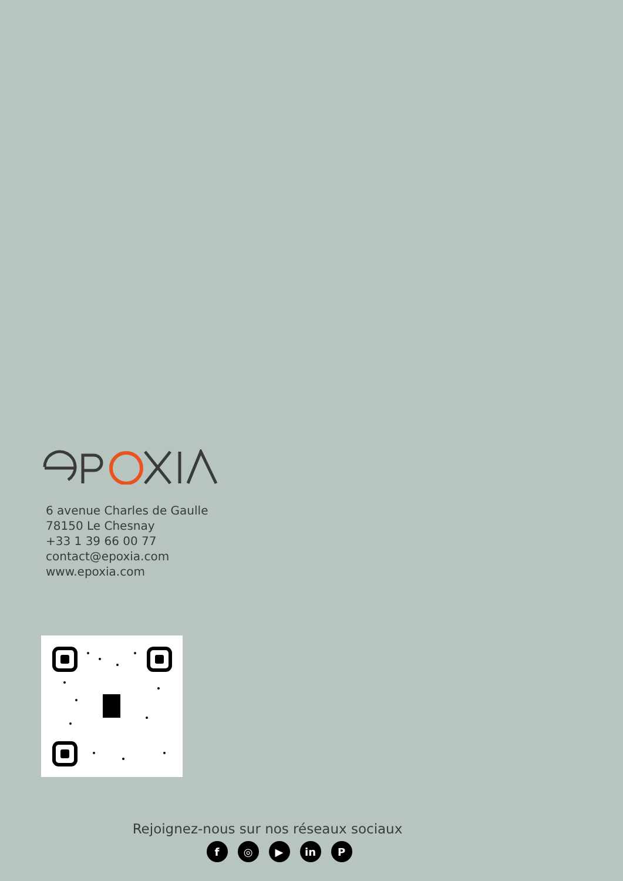6 avenue Charles de Gaulle
78150 Le Chesnay
+33 1 39 66 00 77
contact@epoxia.com
www.epoxia.com
Rejoignez-nous sur nos réseaux sociaux
f ◎ ▶ in P